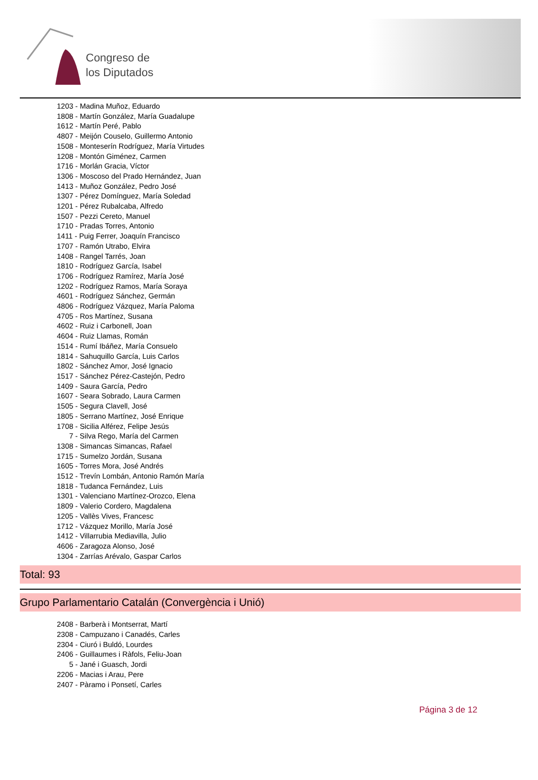Congreso de
los Diputados
1203 - Madina Muñoz, Eduardo
1808 - Martín González, María Guadalupe
1612 - Martín Peré, Pablo
4807 - Meijón Couselo, Guillermo Antonio
1508 - Monteserín Rodríguez, María Virtudes
1208 - Montón Giménez, Carmen
1716 - Morlán Gracia, Víctor
1306 - Moscoso del Prado Hernández, Juan
1413 - Muñoz González, Pedro José
1307 - Pérez Domínguez, María Soledad
1201 - Pérez Rubalcaba, Alfredo
1507 - Pezzi Cereto, Manuel
1710 - Pradas Torres, Antonio
1411 - Puig Ferrer, Joaquín Francisco
1707 - Ramón Utrabo, Elvira
1408 - Rangel Tarrés, Joan
1810 - Rodríguez García, Isabel
1706 - Rodríguez Ramírez, María José
1202 - Rodríguez Ramos, María Soraya
4601 - Rodríguez Sánchez, Germán
4806 - Rodríguez Vázquez, María Paloma
4705 - Ros Martínez, Susana
4602 - Ruiz i Carbonell, Joan
4604 - Ruiz Llamas, Román
1514 - Rumí Ibáñez, María Consuelo
1814 - Sahuquillo García, Luis Carlos
1802 - Sánchez Amor, José Ignacio
1517 - Sánchez Pérez-Castejón, Pedro
1409 - Saura García, Pedro
1607 - Seara Sobrado, Laura Carmen
1505 - Segura Clavell, José
1805 - Serrano Martínez, José Enrique
1708 - Sicilia Alférez, Felipe Jesús
7 - Silva Rego, María del Carmen
1308 - Simancas Simancas, Rafael
1715 - Sumelzo Jordán, Susana
1605 - Torres Mora, José Andrés
1512 - Trevín Lombán, Antonio Ramón María
1818 - Tudanca Fernández, Luis
1301 - Valenciano Martínez-Orozco, Elena
1809 - Valerio Cordero, Magdalena
1205 - Vallès Vives, Francesc
1712 - Vázquez Morillo, María José
1412 - Villarrubia Mediavilla, Julio
4606 - Zaragoza Alonso, José
1304 - Zarrías Arévalo, Gaspar Carlos
Total: 93
Grupo Parlamentario Catalán (Convergència i Unió)
2408 - Barberà i Montserrat, Martí
2308 - Campuzano i Canadés, Carles
2304 - Ciuró i Buldó, Lourdes
2406 - Guillaumes i Ràfols, Feliu-Joan
5 - Jané i Guasch, Jordi
2206 - Macias i Arau, Pere
2407 - Pàramo i Ponsetí, Carles
Página 3 de 12